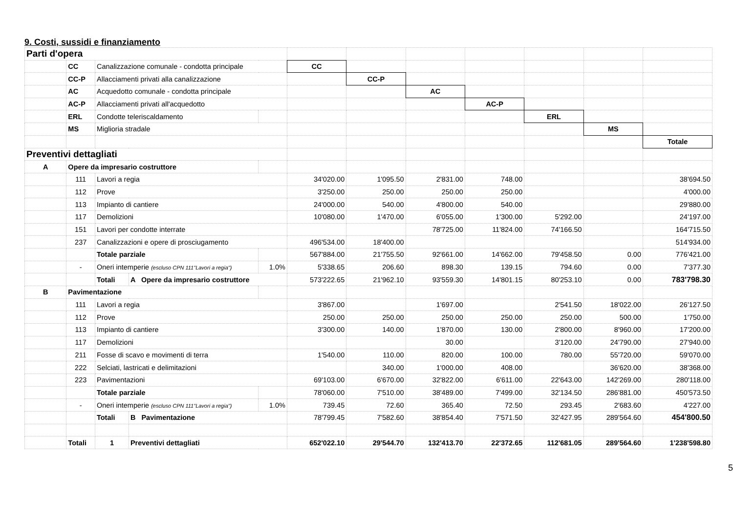9. Costi, sussidi e finanziamento
| Parti d'opera | | | | | | | | | | | |
| | CC | Canalizzazione comunale - condotta principale | | | CC | | | | | | |
| | CC-P | Allacciamenti privati alla canalizzazione | | | | CC-P | | | | | |
| | AC | Acquedotto comunale - condotta principale | | | | | AC | | | | |
| | AC-P | Allacciamenti privati all'acquedotto | | | | | | AC-P | | | |
| | ERL | Condotte teleriscaldamento | | | | | | | ERL | | |
| | MS | Miglioria stradale | | | | | | | | MS | |
| | | | | | | | | | | | Totale |
| Preventivi dettagliati | | | | | | | | | | | |
| A | Opere da impresario costruttore | | | | | | | | | | |
| | 111 | Lavori a regia | | | 34'020.00 | 1'095.50 | 2'831.00 | 748.00 | | | 38'694.50 |
| | 112 | Prove | | | 3'250.00 | 250.00 | 250.00 | 250.00 | | | 4'000.00 |
| | 113 | Impianto di cantiere | | | 24'000.00 | 540.00 | 4'800.00 | 540.00 | | | 29'880.00 |
| | 117 | Demolizioni | | | 10'080.00 | 1'470.00 | 6'055.00 | 1'300.00 | 5'292.00 | | 24'197.00 |
| | 151 | Lavori per condotte interrate | | | | | 78'725.00 | 11'824.00 | 74'166.50 | | 164'715.50 |
| | 237 | Canalizzazioni e opere di prosciugamento | | | 496'534.00 | 18'400.00 | | | | | 514'934.00 |
| | | Totale parziale | | | 567'884.00 | 21'755.50 | 92'661.00 | 14'662.00 | 79'458.50 | 0.00 | 776'421.00 |
| | - | Oneri intemperie (escluso CPN 111"Lavori a regia") | | 1.0% | 5'338.65 | 206.60 | 898.30 | 139.15 | 794.60 | 0.00 | 7'377.30 |
| | | Totali | A Opere da impresario costruttore | | 573'222.65 | 21'962.10 | 93'559.30 | 14'801.15 | 80'253.10 | 0.00 | 783'798.30 |
| B | Pavimentazione | | | | | | | | | | |
| | 111 | Lavori a regia | | | 3'867.00 | | 1'697.00 | | 2'541.50 | 18'022.00 | 26'127.50 |
| | 112 | Prove | | | 250.00 | 250.00 | 250.00 | 250.00 | 250.00 | 500.00 | 1'750.00 |
| | 113 | Impianto di cantiere | | | 3'300.00 | 140.00 | 1'870.00 | 130.00 | 2'800.00 | 8'960.00 | 17'200.00 |
| | 117 | Demolizioni | | | | | 30.00 | | 3'120.00 | 24'790.00 | 27'940.00 |
| | 211 | Fosse di scavo e movimenti di terra | | | 1'540.00 | 110.00 | 820.00 | 100.00 | 780.00 | 55'720.00 | 59'070.00 |
| | 222 | Selciati, lastricati e delimitazioni | | | | 340.00 | 1'000.00 | 408.00 | | 36'620.00 | 38'368.00 |
| | 223 | Pavimentazioni | | | 69'103.00 | 6'670.00 | 32'822.00 | 6'611.00 | 22'643.00 | 142'269.00 | 280'118.00 |
| | | Totale parziale | | | 78'060.00 | 7'510.00 | 38'489.00 | 7'499.00 | 32'134.50 | 286'881.00 | 450'573.50 |
| | - | Oneri intemperie (escluso CPN 111"Lavori a regia") | | 1.0% | 739.45 | 72.60 | 365.40 | 72.50 | 293.45 | 2'683.60 | 4'227.00 |
| | | Totali | B Pavimentazione | | 78'799.45 | 7'582.60 | 38'854.40 | 7'571.50 | 32'427.95 | 289'564.60 | 454'800.50 |
| | Totali | 1 | Preventivi dettagliati | | 652'022.10 | 29'544.70 | 132'413.70 | 22'372.65 | 112'681.05 | 289'564.60 | 1'238'598.80 |
5